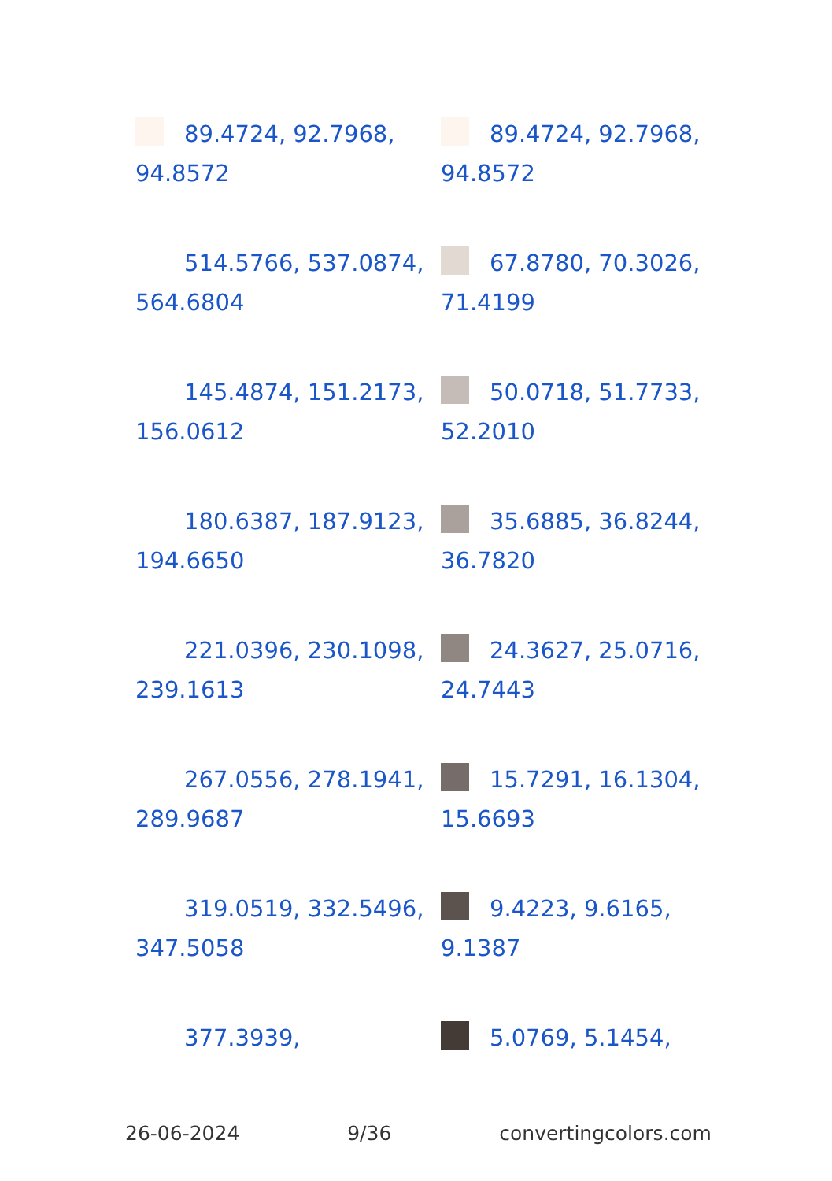89.4724, 92.7968, 94.8572
89.4724, 92.7968, 94.8572
514.5766, 537.0874, 564.6804
67.8780, 70.3026, 71.4199
145.4874, 151.2173, 156.0612
50.0718, 51.7733, 52.2010
180.6387, 187.9123, 194.6650
35.6885, 36.8244, 36.7820
221.0396, 230.1098, 239.1613
24.3627, 25.0716, 24.7443
267.0556, 278.1941, 289.9687
15.7291, 16.1304, 15.6693
319.0519, 332.5496, 347.5058
9.4223, 9.6165, 9.1387
377.3939,
5.0769, 5.1454,
26-06-2024 9/36 convertingcolors.com